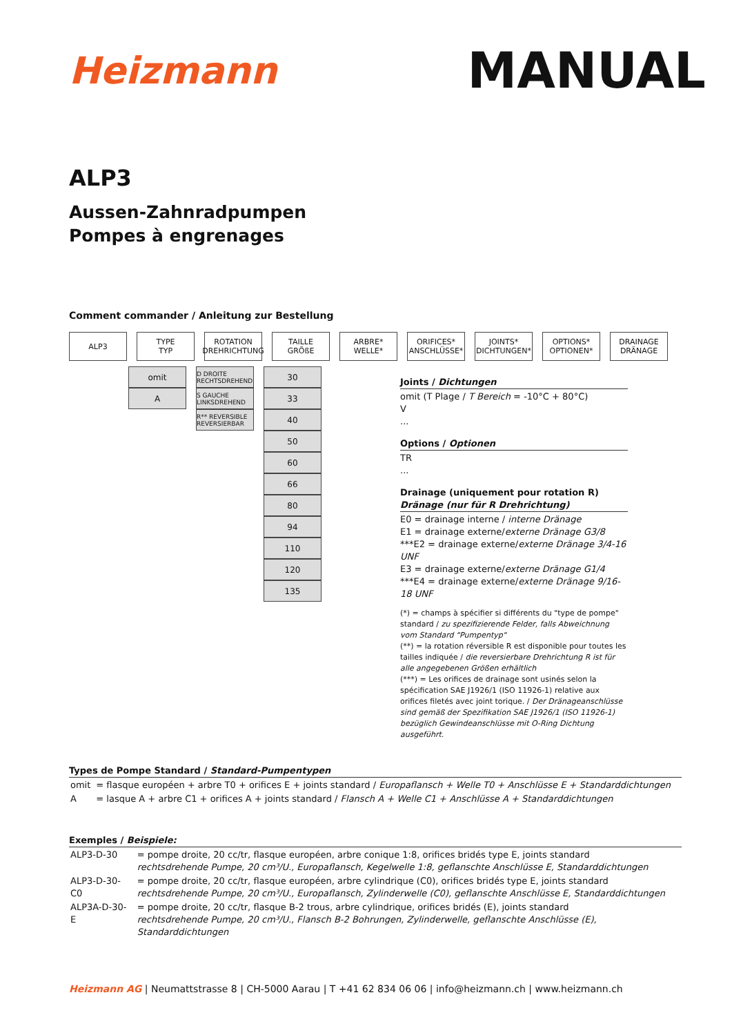Heizmann
MANUAL
ALP3
Aussen-Zahnradpumpen
Pompes à engrenages
Comment commander / Anleitung zur Bestellung
ALP3 TYPE
TYP
ROTATION
DREHRICHTUNG
TAILLE
GRÖßE
ARBRE*
WELLE*
ORIFICES*
ANSCHLÜSSE*
JOINTS*
DICHTUNGEN*
OPTIONS*
OPTIONEN*
DRAINAGE
DRÄNAGE
omit
A
D DROITE RECHTSDREHEND
S GAUCHE LINKSDREHEND
R** REVERSIBLE REVERSIERBAR
30
33
40
50
60
66
80
94
110
120
135
Joints / Dichtungen
omit (T Plage / T Bereich = -10°C + 80°C)
V
...
Options / Optionen
TR
...
Drainage (uniquement pour rotation R)
Dränage (nur für R Drehrichtung)
E0 = drainage interne / interne Dränage
E1 = drainage externe/externe Dränage G3/8
***E2 = drainage externe/externe Dränage 3/4-16 UNF
E3 = drainage externe/externe Dränage G1/4
***E4 = drainage externe/externe Dränage 9/16-18 UNF
(*) = champs à spécifier si différents du "type de pompe" standard / zu spezifizierende Felder, falls Abweichnung vom Standard "Pumpentyp"
(**) = la rotation réversible R est disponible pour toutes les tailles indiquée / die reversierbare Drehrichtung R ist für alle angegebenen Größen erhältlich
(***) = Les orifices de drainage sont usinés selon la spécification SAE J1926/1 (ISO 11926-1) relative aux orifices filetés avec joint torique. / Der Dränageanschlüsse sind gemäß der Spezifikation SAE J1926/1 (ISO 11926-1) bezüglich Gewindeanschlüsse mit O-Ring Dichtung ausgeführt.
Types de Pompe Standard / Standard-Pumpentypen
| omit | = flasque européen + arbre T0 + orifices E + joints standard / Europaflansch + Welle T0 + Anschlüsse E + Standarddichtungen |
| A | = lasque A + arbre C1 + orifices A + joints standard / Flansch A + Welle C1 + Anschlüsse A + Standarddichtungen |
Exemples / Beispiele:
| ALP3-D-30 | = pompe droite, 20 cc/tr, flasque européen, arbre conique 1:8, orifices bridés type E, joints standard rechtsdrehende Pumpe, 20 cm³/U., Europaflansch, Kegelwelle 1:8, geflanschte Anschlüsse E, Standarddichtungen |
| ALP3-D-30-C0 | = pompe droite, 20 cc/tr, flasque européen, arbre cylindrique (C0), orifices bridés type E, joints standard rechtsdrehende Pumpe, 20 cm³/U., Europaflansch, Zylinderwelle (C0), geflanschte Anschlüsse E, Standarddichtungen |
| ALP3A-D-30-E | = pompe droite, 20 cc/tr, flasque B-2 trous, arbre cylindrique, orifices bridés (E), joints standard rechtsdrehende Pumpe, 20 cm³/U., Flansch B-2 Bohrungen, Zylinderwelle, geflanschte Anschlüsse (E), Standarddichtungen |
Heizmann AG | Neumattstrasse 8 | CH-5000 Aarau | T +41 62 834 06 06 | info@heizmann.ch | www.heizmann.ch